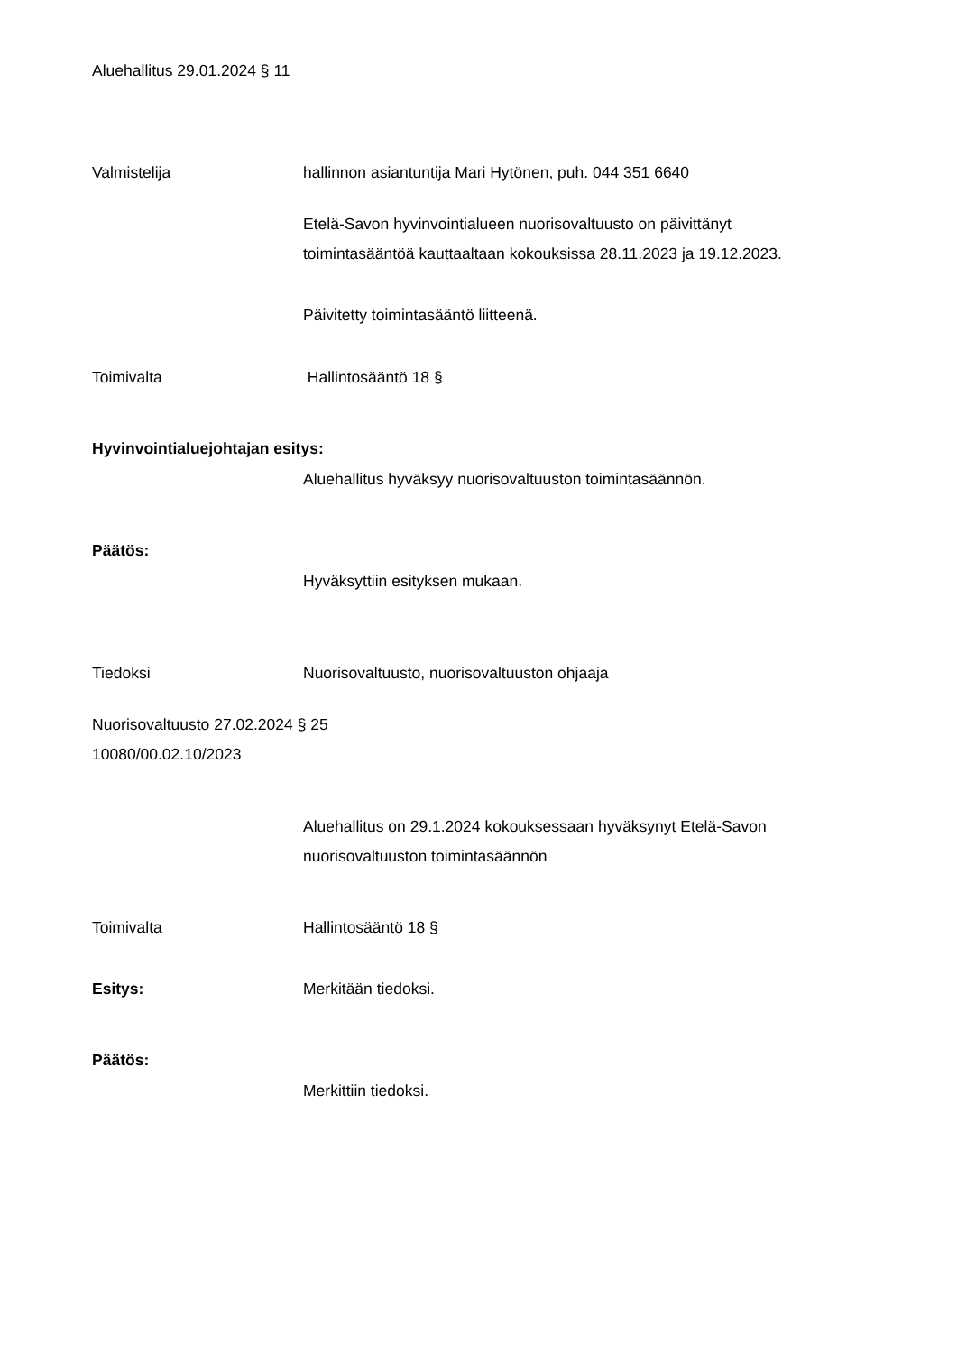Aluehallitus 29.01.2024 § 11
Valmistelija hallinnon asiantuntija Mari Hytönen, puh. 044 351 6640
Etelä-Savon hyvinvointialueen nuorisovaltuusto on päivittänyt
toimintasääntöä kauttaaltaan kokouksissa 28.11.2023 ja 19.12.2023.
Päivitetty toimintasääntö liitteenä.
Toimivalta Hallintosääntö 18 §
Hyvinvointialuejohtajan esitys:
Aluehallitus hyväksyy nuorisovaltuuston toimintasäännön.
Päätös:
Hyväksyttiin esityksen mukaan.
Tiedoksi Nuorisovaltuusto, nuorisovaltuuston ohjaaja
Nuorisovaltuusto 27.02.2024 § 25
10080/00.02.10/2023
Aluehallitus on 29.1.2024 kokouksessaan hyväksynyt Etelä-Savon
nuorisovaltuuston toimintasäännön
Toimivalta Hallintosääntö 18 §
Esitys: Merkitään tiedoksi.
Päätös:
Merkittiin tiedoksi.